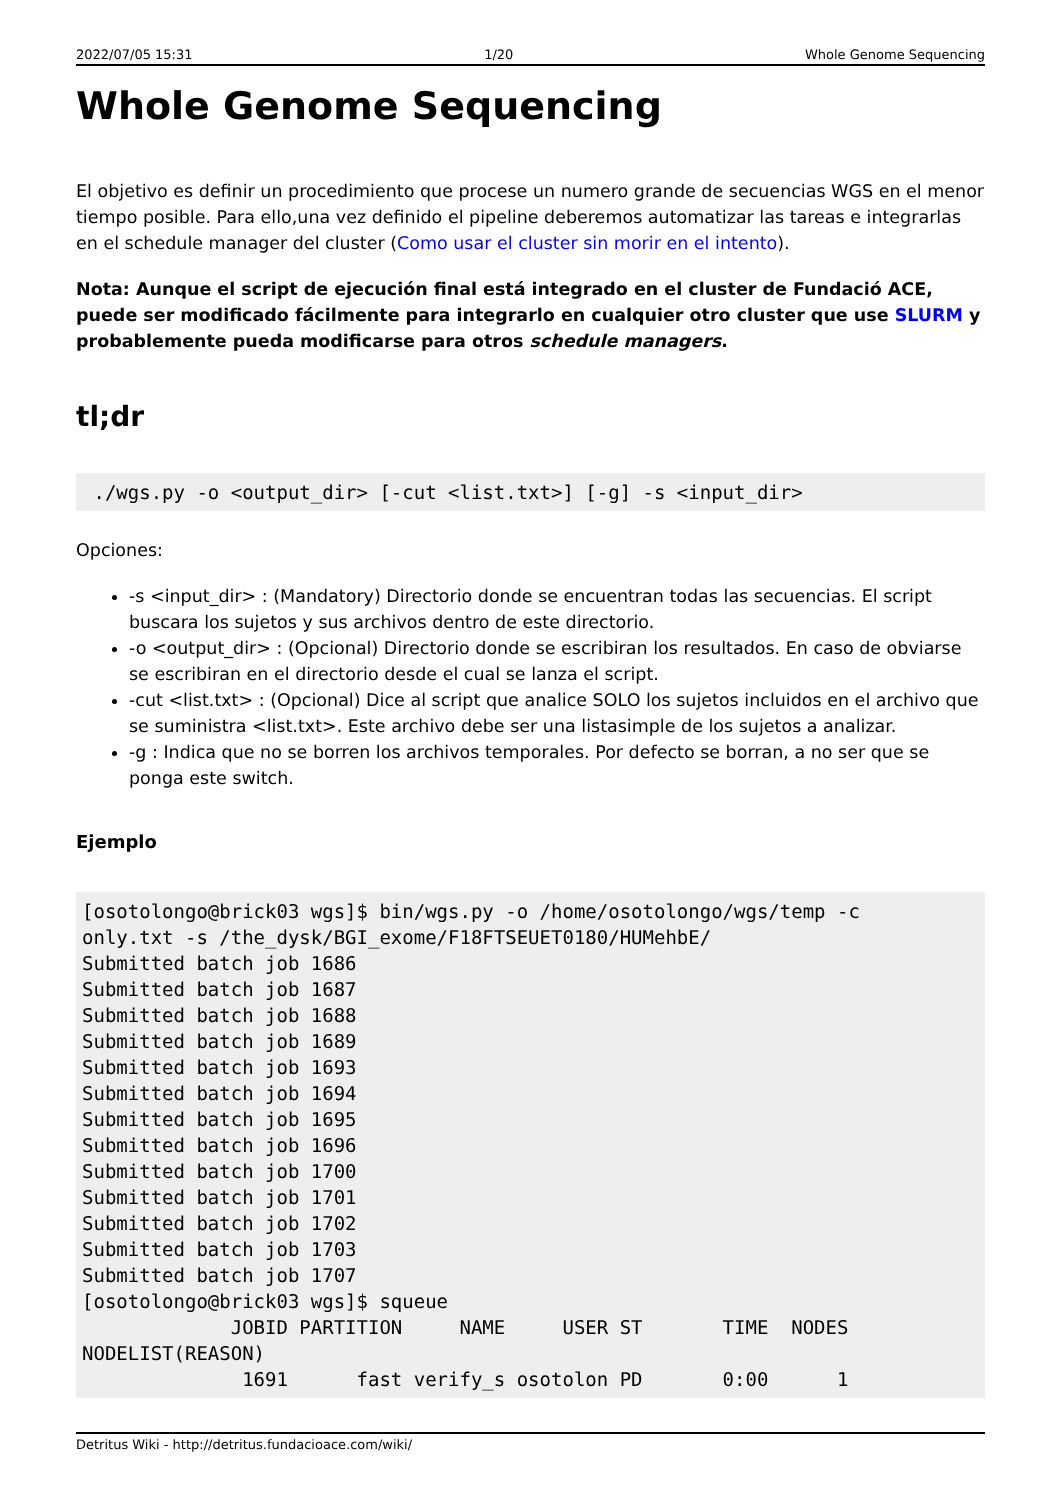2022/07/05 15:31 1/20 Whole Genome Sequencing
Whole Genome Sequencing
El objetivo es definir un procedimiento que procese un numero grande de secuencias WGS en el menor tiempo posible. Para ello,una vez definido el pipeline deberemos automatizar las tareas e integrarlas en el schedule manager del cluster (Como usar el cluster sin morir en el intento).
Nota: Aunque el script de ejecución final está integrado en el cluster de Fundació ACE, puede ser modificado fácilmente para integrarlo en cualquier otro cluster que use SLURM y probablemente pueda modificarse para otros schedule managers.
tl;dr
 ./wgs.py -o <output_dir> [-cut <list.txt>] [-g] -s <input_dir>
Opciones:
-s <input_dir> : (Mandatory) Directorio donde se encuentran todas las secuencias. El script buscara los sujetos y sus archivos dentro de este directorio.
-o <output_dir> : (Opcional) Directorio donde se escribiran los resultados. En caso de obviarse se escribiran en el directorio desde el cual se lanza el script.
-cut <list.txt> : (Opcional) Dice al script que analice SOLO los sujetos incluidos en el archivo que se suministra <list.txt>. Este archivo debe ser una listasimple de los sujetos a analizar.
-g : Indica que no se borren los archivos temporales. Por defecto se borran, a no ser que se ponga este switch.
Ejemplo
[osotolongo@brick03 wgs]$ bin/wgs.py -o /home/osotolongo/wgs/temp -c
only.txt -s /the_dysk/BGI_exome/F18FTSEUET0180/HUMehbE/
Submitted batch job 1686
Submitted batch job 1687
Submitted batch job 1688
Submitted batch job 1689
Submitted batch job 1693
Submitted batch job 1694
Submitted batch job 1695
Submitted batch job 1696
Submitted batch job 1700
Submitted batch job 1701
Submitted batch job 1702
Submitted batch job 1703
Submitted batch job 1707
[osotolongo@brick03 wgs]$ squeue
             JOBID PARTITION     NAME     USER ST       TIME  NODES
NODELIST(REASON)
              1691      fast verify_s osotolon PD       0:00      1
Detritus Wiki - http://detritus.fundacioace.com/wiki/